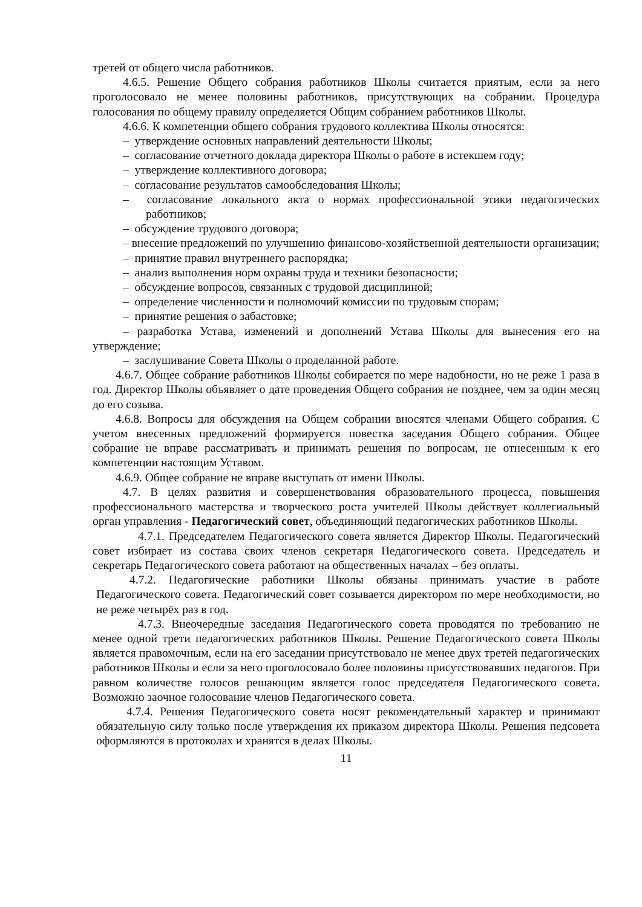третей от общего числа работников.
4.6.5. Решение Общего собрания работников Школы считается приятым, если за него проголосовало не менее половины работников, присутствующих на собрании. Процедура голосования по общему правилу определяется Общим собранием работников Школы.
4.6.6. К компетенции общего собрания трудового коллектива Школы относятся:
– утверждение основных направлений деятельности Школы;
– согласование отчетного доклада директора Школы о работе в истекшем году;
– утверждение коллективного договора;
– согласование результатов самообследования Школы;
– согласование локального акта о нормах профессиональной этики педагогических работников;
– обсуждение трудового договора;
– внесение предложений по улучшению финансово-хозяйственной деятельности организации;
– принятие правил внутреннего распорядка;
– анализ выполнения норм охраны труда и техники безопасности;
– обсуждение вопросов, связанных с трудовой дисциплиной;
– определение численности и полномочий комиссии по трудовым спорам;
– принятие решения о забастовке;
– разработка Устава, изменений и дополнений Устава Школы для вынесения его на утверждение;
– заслушивание Совета Школы о проделанной работе.
4.6.7. Общее собрание работников Школы собирается по мере надобности, но не реже 1 раза в год. Директор Школы объявляет о дате проведения Общего собрания не позднее, чем за один месяц до его созыва.
4.6.8. Вопросы для обсуждения на Общем собрании вносятся членами Общего собрания. С учетом внесенных предложений формируется повестка заседания Общего собрания. Общее собрание не вправе рассматривать и принимать решения по вопросам, не отнесенным к его компетенции настоящим Уставом.
4.6.9. Общее собрание не вправе выступать от имени Школы.
4.7. В целях развития и совершенствования образовательного процесса, повышения профессионального мастерства и творческого роста учителей Школы действует коллегиальный орган управления - Педагогический совет, объединяющий педагогических работников Школы.
4.7.1. Председателем Педагогического совета является Директор Школы. Педагогический совет избирает из состава своих членов секретаря Педагогического совета. Председатель и секретарь Педагогического совета работают на общественных началах – без оплаты.
4.7.2. Педагогические работники Школы обязаны принимать участие в работе Педагогического совета. Педагогический совет созывается директором по мере необходимости, но не реже четырёх раз в год.
4.7.3. Внеочередные заседания Педагогического совета проводятся по требованию не менее одной трети педагогических работников Школы. Решение Педагогического совета Школы является правомочным, если на его заседании присутствовало не менее двух третей педагогических работников Школы и если за него проголосовало более половины присутствовавших педагогов. При равном количестве голосов решающим является голос председателя Педагогического совета. Возможно заочное голосование членов Педагогического совета.
4.7.4. Решения Педагогического совета носят рекомендательный характер и принимают обязательную силу только после утверждения их приказом директора Школы. Решения педсовета оформляются в протоколах и хранятся в делах Школы.
11